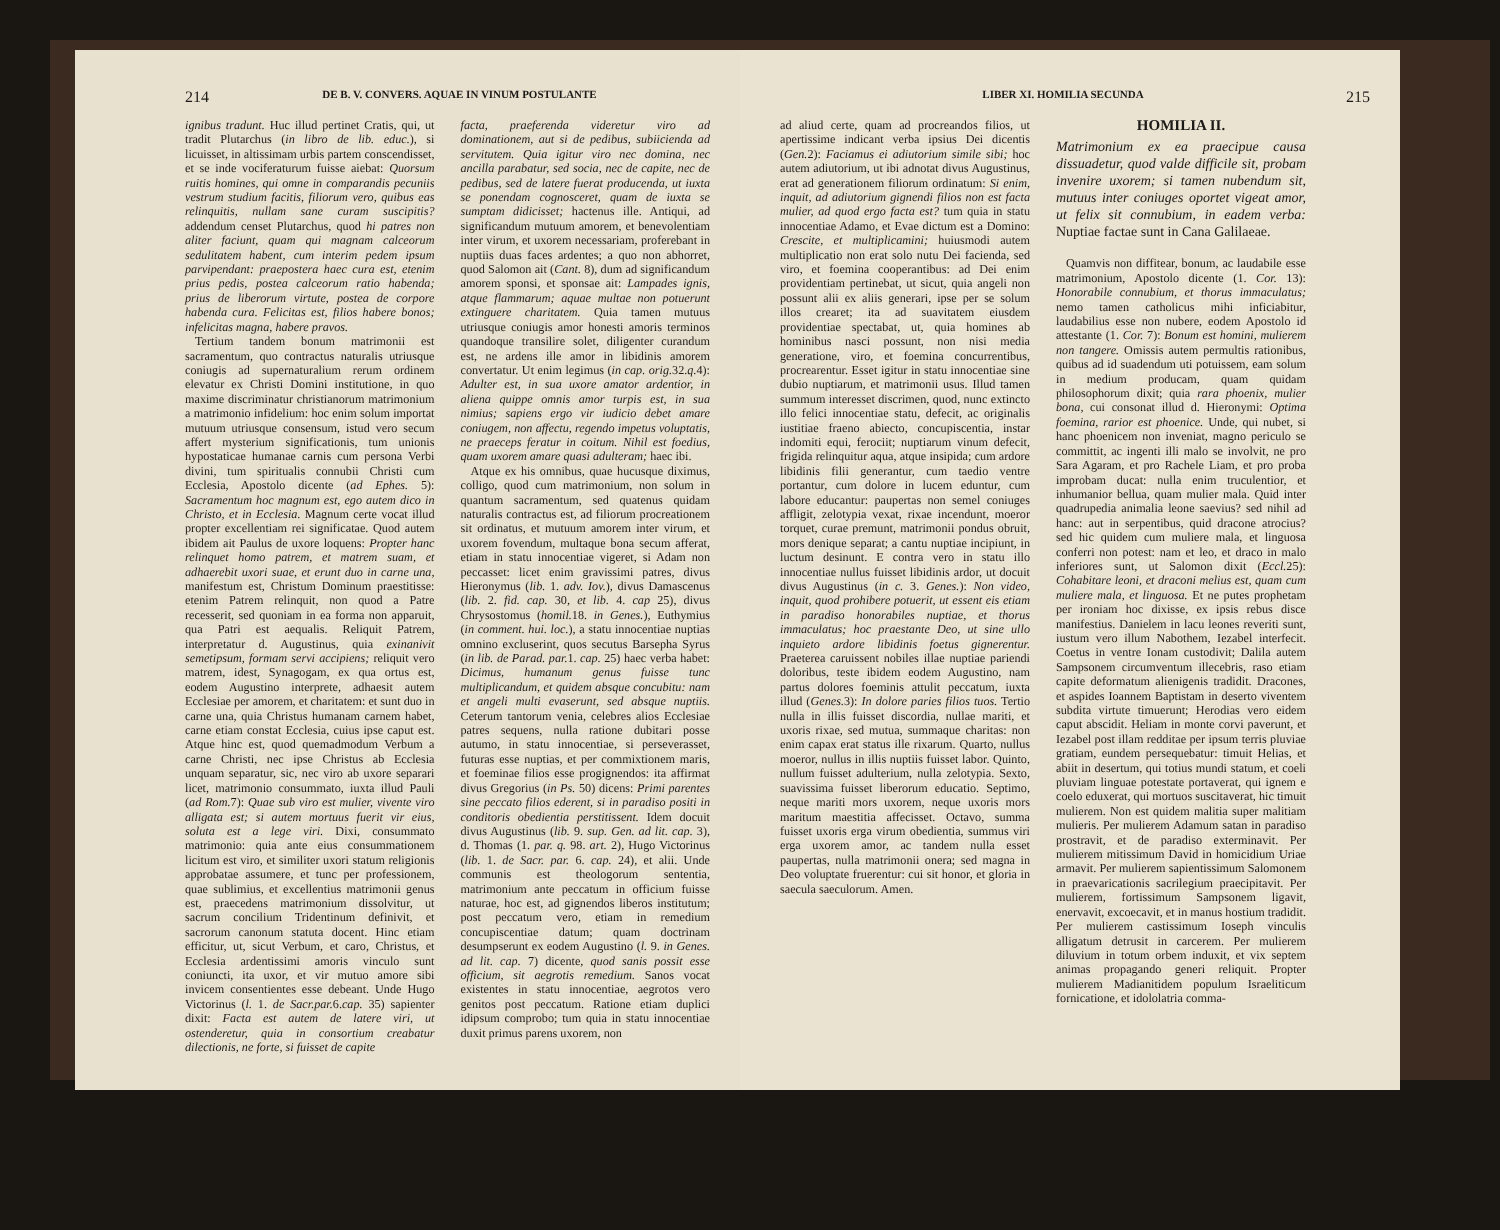214 DE B. V. CONVERS. AQUAE IN VINUM POSTULANTE
ignibus tradunt. Huc illud pertinet Cratis, qui, ut tradit Plutarchus (in libro de lib. educ.), si licuisset, in altissimam urbis partem conscendisset, et se inde vociferaturum fuisse aiebat: Quorsum ruitis homines, qui omne in comparandis pecuniis vestrum studium facitis, filiorum vero, quibus eas relinquitis, nullam sane curam suscipitis? addendum censet Plutarchus, quod hi patres non aliter faciunt, quam qui magnam calceorum sedulitatem habent, cum interim pedem ipsum parvipendant: praepostera haec cura est, etenim prius pedis, postea calceorum ratio habenda; prius de liberorum virtute, postea de corpore habenda cura. Felicitas est, filios habere bonos; infelicitas magna, habere pravos.
Tertium tandem bonum matrimonii est sacramentum, quo contractus naturalis utriusque coniugis ad supernaturalium rerum ordinem elevatur ex Christi Domini institutione, in quo maxime discriminatur christianorum matrimonium a matrimonio infidelium: hoc enim solum importat mutuum utriusque consensum, istud vero secum affert mysterium significationis, tum unionis hypostaticae humanae carnis cum persona Verbi divini, tum spiritualis connubii Christi cum Ecclesia, Apostolo dicente (ad Ephes. 5): Sacramentum hoc magnum est, ego autem dico in Christo, et in Ecclesia. Magnum certe vocat illud propter excellentiam rei significatae. Quod autem ibidem ait Paulus de uxore loquens: Propter hanc relinquet homo patrem, et matrem suam, et adhaerebit uxori suae, et erunt duo in carne una, manifestum est, Christum Dominum praestitisse: etenim Patrem relinquit, non quod a Patre recesserit, sed quoniam in ea forma non apparuit, qua Patri est aequalis. Reliquit Patrem, interpretatur d. Augustinus, quia exinanivit semetipsum, formam servi accipiens; reliquit vero matrem, idest, Synagogam, ex qua ortus est, eodem Augustino interprete, adhaesit autem Ecclesiae per amorem, et charitatem: et sunt duo in carne una, quia Christus humanam carnem habet, carne etiam constat Ecclesia, cuius ipse caput est. Atque hinc est, quod quemadmodum Verbum a carne Christi, nec ipse Christus ab Ecclesia unquam separatur, sic, nec viro ab uxore separari licet, matrimonio consummato, iuxta illud Pauli (ad Rom. 7): Quae sub viro est mulier, vivente viro alligata est; si autem mortuus fuerit vir eius, soluta est a lege viri. Dixi, consummato matrimonio: quia ante eius consummationem licitum est viro, et similiter uxori statum religionis approbatae assumere, et tunc per professionem, quae sublimius, et excellentius matrimonii genus est, praecedens matrimonium dissolvitur, ut sacrum concilium Tridentinum definivit, et sacrorum canonum statuta docent. Hinc etiam efficitur, ut, sicut Verbum, et caro, Christus, et Ecclesia ardentissimi amoris vinculo sunt coniuncti, ita uxor, et vir mutuo amore sibi invicem consentientes esse debeant. Unde Hugo Victorinus (l. 1. de Sacr.par. 6.cap. 35) sapienter dixit: Facta est autem de latere viri, ut ostenderetur, quia in consortium creabatur dilectionis, ne forte, si fuisset de capite
facta, praeferenda videretur viro ad dominationem, aut si de pedibus, subiicienda ad servitutem. Quia igitur viro nec domina, nec ancilla parabatur, sed socia, nec de capite, nec de pedibus, sed de latere fuerat producenda, ut iuxta se ponendam cognosceret, quam de iuxta se sumptam didicisset; hactenus ille. Antiqui, ad significandum mutuum amorem, et benevolentiam inter virum, et uxorem necessariam, proferebant in nuptiis duas faces ardentes; a quo non abhorret, quod Salomon ait (Cant. 8), dum ad significandum amorem sponsi, et sponsae ait: Lampades ignis, atque flammarum; aquae multae non potuerunt extinguere charitatem. Quia tamen mutuus utriusque coniugis amor honesti amoris terminos quandoque transilire solet, diligenter curandum est, ne ardens ille amor in libidinis amorem convertatur. Ut enim legimus (in cap. orig. 32.q. 4): Adulter est, in sua uxore amator ardentior, in aliena quippe omnis amor turpis est, in sua nimius; sapiens ergo vir iudicio debet amare coniugem, non affectu, regendo impetus voluptatis, ne praeceps feratur in coitum. Nihil est foedius, quam uxorem amare quasi adulteram; haec ibi.
Atque ex his omnibus, quae hucusque diximus, colligo, quod cum matrimonium, non solum in quantum sacramentum, sed quatenus quidam naturalis contractus est, ad filiorum procreationem sit ordinatus, et mutuum amorem inter virum, et uxorem fovendum, multaque bona secum afferat, etiam in statu innocentiae vigeret, si Adam non peccasset: licet enim gravissimi patres, divus Hieronymus (lib. 1. adv. Iov.), divus Damascenus (lib. 2. fid. cap. 30, et lib. 4. cap 25), divus Chrysostomus (homil. 18. in Genes.), Euthymius (in comment. hui. loc.), a statu innocentiae nuptias omnino excluserint, quos secutus Barsepha Syrus (in lib. de Parad. par. 1. cap. 25) haec verba habet: Dicimus, humanum genus fuisse tunc multiplicandum, et quidem absque concubitu: nam et angeli multi evaserunt, sed absque nuptiis. Ceterum tantorum venia, celebres alios Ecclesiae patres sequens, nulla ratione dubitari posse autumo, in statu innocentiae, si perseverasset, futuras esse nuptias, et per commixtionem maris, et foeminae filios esse progignendos: ita affirmat divus Gregorius (in Ps. 50) dicens: Primi parentes sine peccato filios ederent, si in paradiso positi in conditoris obedientia perstitissent. Idem docuit divus Augustinus (lib. 9. sup. Gen. ad lit. cap. 3), d. Thomas (1. par. q. 98. art. 2), Hugo Victorinus (lib. 1. de Sacr. par. 6. cap. 24), et alii. Unde communis est theologorum sententia, matrimonium ante peccatum in officium fuisse naturae, hoc est, ad gignendos liberos institutum; post peccatum vero, etiam in remedium concupiscentiae datum; quam doctrinam desumpserunt ex eodem Augustino (l. 9. in Genes. ad lit. cap. 7) dicente, quod sanis possit esse officium, sit aegrotis remedium. Sanos vocat existentes in statu innocentiae, aegrotos vero genitos post peccatum. Ratione etiam duplici idipsum comprobo; tum quia in statu innocentiae duxit primus parens uxorem, non
LIBER XI. HOMILIA SECUNDA 215
ad aliud certe, quam ad procreandos filios, ut apertissime indicant verba ipsius Dei dicentis (Gen. 2): Faciamus ei adiutorium simile sibi; hoc autem adiutorium, ut ibi adnotat divus Augustinus, erat ad generationem filiorum ordinatum: Si enim, inquit, ad adiutorium gignendi filios non est facta mulier, ad quod ergo facta est? tum quia in statu innocentiae Adamo, et Evae dictum est a Domino: Crescite, et multiplicamini; huiusmodi autem multiplicatio non erat solo nutu Dei facienda, sed viro, et foemina cooperantibus: ad Dei enim providentiam pertinebat, ut sicut, quia angeli non possunt alii ex aliis generari, ipse per se solum illos crearet; ita ad suavitatem eiusdem providentiae spectabat, ut, quia homines ab hominibus nasci possunt, non nisi media generatione, viro, et foemina concurrentibus, procrearentur. Esset igitur in statu innocentiae sine dubio nuptiarum, et matrimonii usus. Illud tamen summum interesset discrimen, quod, nunc extincto illo felici innocentiae statu, defecit, ac originalis iustitiae fraeno abiecto, concupiscentia, instar indomiti equi, ferociit; nuptiarum vinum defecit, frigida relinquitur aqua, atque insipida; cum ardore libidinis filii generantur, cum taedio ventre portantur, cum dolore in lucem eduntur, cum labore educantur: paupertas non semel coniuges affligit, zelotypia vexat, rixae incendunt, moeror torquet, curae premunt, matrimonii pondus obruit, mors denique separat; a cantu nuptiae incipiunt, in luctum desinunt. E contra vero in statu illo innocentiae nullus fuisset libidinis ardor, ut docuit divus Augustinus (in c. 3. Genes.): Non video, inquit, quod prohibere potuerit, ut essent eis etiam in paradiso honorabiles nuptiae, et thorus immaculatus; hoc praestante Deo, ut sine ullo inquieto ardore libidinis foetus gignerentur. Praeterea caruissent nobiles illae nuptiae pariendi doloribus, teste ibidem eodem Augustino, nam partus dolores foeminis attulit peccatum, iuxta illud (Genes. 3): In dolore paries filios tuos. Tertio nulla in illis fuisset discordia, nullae mariti, et uxoris rixae, sed mutua, summaque charitas: non enim capax erat status ille rixarum. Quarto, nullus moeror, nullus in illis nuptiis fuisset labor. Quinto, nullum fuisset adulterium, nulla zelotypia. Sexto, suavissima fuisset liberorum educatio. Septimo, neque mariti mors uxorem, neque uxoris mors maritum maestitia affecisset. Octavo, summa fuisset uxoris erga virum obedientia, summus viri erga uxorem amor, ac tandem nulla esset paupertas, nulla matrimonii onera; sed magna in Deo voluptate fruerentur: cui sit honor, et gloria in saecula saeculorum. Amen.
HOMILIA II.
Matrimonium ex ea praecipue causa dissuadetur, quod valde difficile sit, probam invenire uxorem; si tamen nubendum sit, mutuus inter coniuges oportet vigeat amor, ut felix sit connubium, in eadem verba: Nuptiae factae sunt in Cana Galilaeae.
Quamvis non diffitear, bonum, ac laudabile esse matrimonium, Apostolo dicente (1. Cor. 13): Honorabile connubium, et thorus immaculatus; nemo tamen catholicus mihi inficiabitur, laudabilius esse non nubere, eodem Apostolo id attestante (1. Cor. 7): Bonum est homini, mulierem non tangere. Omissis autem permultis rationibus, quibus ad id suadendum uti potuissem, eam solum in medium producam, quam quidam philosophorum dixit; quia rara phoenix, mulier bona, cui consonat illud d. Hieronymi: Optima foemina, rarior est phoenice. Unde, qui nubet, si hanc phoenicem non inveniat, magno periculo se committit, ac ingenti illi malo se involvit, ne pro Sara Agaram, et pro Rachele Liam, et pro proba improbam ducat: nulla enim truculentior, et inhumanior bellua, quam mulier mala. Quid inter quadrupedia animalia leone saevius? sed nihil ad hanc: aut in serpentibus, quid dracone atrocius? sed hic quidem cum muliere mala, et linguosa conferri non potest: nam et leo, et draco in malo inferiores sunt, ut Salomon dixit (Eccl. 25): Cohabitare leoni, et draconi melius est, quam cum muliere mala, et linguosa. Et ne putes prophetam per ironiam hoc dixisse, ex ipsis rebus disce manifestius. Danielem in lacu leones reveriti sunt, iustum vero illum Nabothem, Iezabel interfecit. Coetus in ventre Ionam custodivit; Dalila autem Sampsonem circumventum illecebris, raso etiam capite deformatum alienigenis tradidit. Dracones, et aspides Ioannem Baptistam in deserto viventem subdita virtute timuerunt; Herodias vero eidem caput abscidit. Heliam in monte corvi paverunt, et Iezabel post illam redditae per ipsum terris pluviae gratiam, eundem persequebatur: timuit Helias, et abiit in desertum, qui totius mundi statum, et coeli pluviam linguae potestate portaverat, qui ignem e coelo eduxerat, qui mortuos suscitaverat, hic timuit mulierem. Non est quidem malitia super malitiam mulieris. Per mulierem Adamum satan in paradiso prostravit, et de paradiso exterminavit. Per mulierem mitissimum David in homicidium Uriae armavit. Per mulierem sapientissimum Salomonem in praevaricationis sacrilegium praecipitavit. Per mulierem, fortissimum Sampsonem ligavit, enervavit, excoecavit, et in manus hostium tradidit. Per mulierem castissimum Ioseph vinculis alligatum detrusit in carcerem. Per mulierem diluvium in totum orbem induxit, et vix septem animas propagando generi reliquit. Propter mulierem Madianitidem populum Israeliticum fornicatione, et idololatria comma-